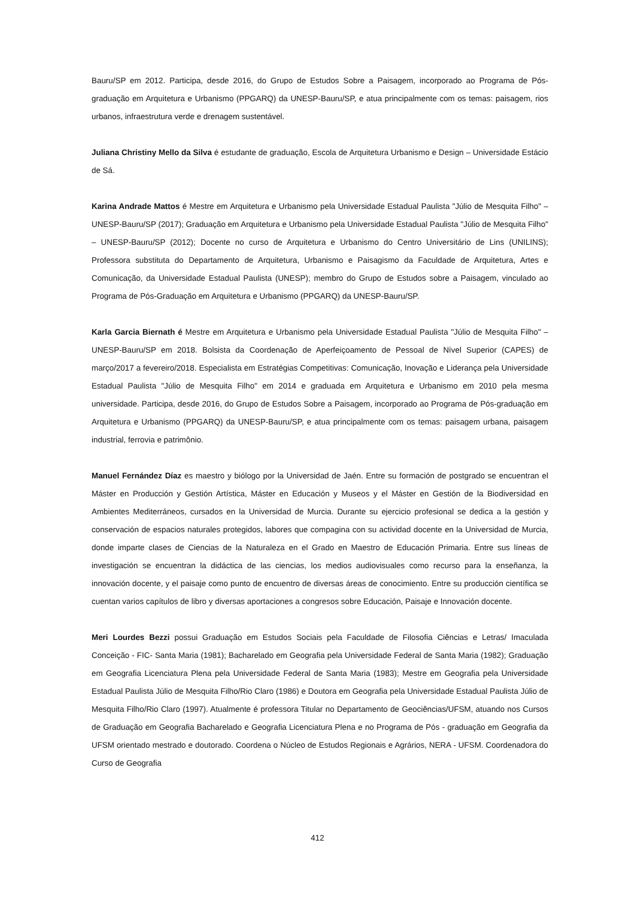Bauru/SP em 2012. Participa, desde 2016, do Grupo de Estudos Sobre a Paisagem, incorporado ao Programa de Pós-graduação em Arquitetura e Urbanismo (PPGARQ) da UNESP-Bauru/SP, e atua principalmente com os temas: paisagem, rios urbanos, infraestrutura verde e drenagem sustentável.
Juliana Christiny Mello da Silva é estudante de graduação, Escola de Arquitetura Urbanismo e Design – Universidade Estácio de Sá.
Karina Andrade Mattos é Mestre em Arquitetura e Urbanismo pela Universidade Estadual Paulista "Júlio de Mesquita Filho" – UNESP-Bauru/SP (2017); Graduação em Arquitetura e Urbanismo pela Universidade Estadual Paulista "Júlio de Mesquita Filho" – UNESP-Bauru/SP (2012); Docente no curso de Arquitetura e Urbanismo do Centro Universitário de Lins (UNILINS); Professora substituta do Departamento de Arquitetura, Urbanismo e Paisagismo da Faculdade de Arquitetura, Artes e Comunicação, da Universidade Estadual Paulista (UNESP); membro do Grupo de Estudos sobre a Paisagem, vinculado ao Programa de Pós-Graduação em Arquitetura e Urbanismo (PPGARQ) da UNESP-Bauru/SP.
Karla Garcia Biernath é Mestre em Arquitetura e Urbanismo pela Universidade Estadual Paulista "Júlio de Mesquita Filho" – UNESP-Bauru/SP em 2018. Bolsista da Coordenação de Aperfeiçoamento de Pessoal de Nível Superior (CAPES) de março/2017 a fevereiro/2018. Especialista em Estratégias Competitivas: Comunicação, Inovação e Liderança pela Universidade Estadual Paulista "Júlio de Mesquita Filho" em 2014 e graduada em Arquitetura e Urbanismo em 2010 pela mesma universidade. Participa, desde 2016, do Grupo de Estudos Sobre a Paisagem, incorporado ao Programa de Pós-graduação em Arquitetura e Urbanismo (PPGARQ) da UNESP-Bauru/SP, e atua principalmente com os temas: paisagem urbana, paisagem industrial, ferrovia e patrimônio.
Manuel Fernández Díaz es maestro y biólogo por la Universidad de Jaén. Entre su formación de postgrado se encuentran el Máster en Producción y Gestión Artística, Máster en Educación y Museos y el Máster en Gestión de la Biodiversidad en Ambientes Mediterráneos, cursados en la Universidad de Murcia. Durante su ejercicio profesional se dedica a la gestión y conservación de espacios naturales protegidos, labores que compagina con su actividad docente en la Universidad de Murcia, donde imparte clases de Ciencias de la Naturaleza en el Grado en Maestro de Educación Primaria. Entre sus líneas de investigación se encuentran la didáctica de las ciencias, los medios audiovisuales como recurso para la enseñanza, la innovación docente, y el paisaje como punto de encuentro de diversas áreas de conocimiento. Entre su producción científica se cuentan varios capítulos de libro y diversas aportaciones a congresos sobre Educación, Paisaje e Innovación docente.
Meri Lourdes Bezzi possui Graduação em Estudos Sociais pela Faculdade de Filosofia Ciências e Letras/ Imaculada Conceição - FIC- Santa Maria (1981); Bacharelado em Geografia pela Universidade Federal de Santa Maria (1982); Graduação em Geografia Licenciatura Plena pela Universidade Federal de Santa Maria (1983); Mestre em Geografia pela Universidade Estadual Paulista Júlio de Mesquita Filho/Rio Claro (1986) e Doutora em Geografia pela Universidade Estadual Paulista Júlio de Mesquita Filho/Rio Claro (1997). Atualmente é professora Titular no Departamento de Geociências/UFSM, atuando nos Cursos de Graduação em Geografia Bacharelado e Geografia Licenciatura Plena e no Programa de Pós - graduação em Geografia da UFSM orientado mestrado e doutorado. Coordena o Núcleo de Estudos Regionais e Agrários, NERA - UFSM. Coordenadora do Curso de Geografia
412